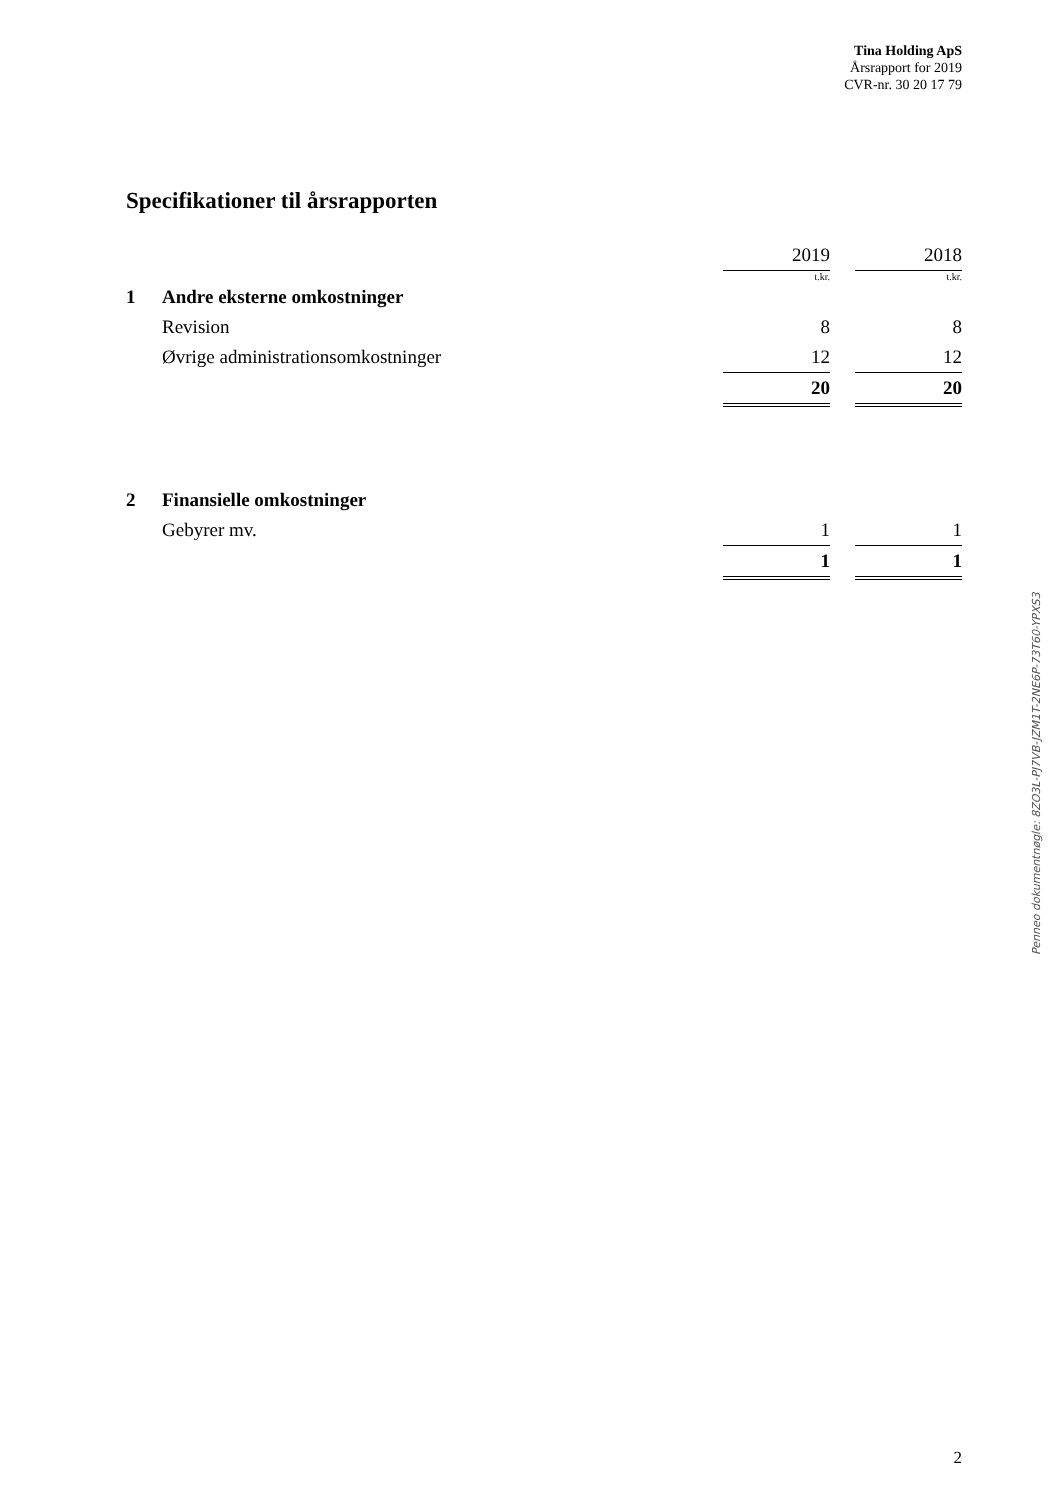Tina Holding ApS
Årsrapport for 2019
CVR-nr. 30 20 17 79
Specifikationer til årsrapporten
| | | 2019 | | 2018 |
| | | t.kr. | | t.kr. |
| 1 | Andre eksterne omkostninger | | | |
| | Revision | 8 | | 8 |
| | Øvrige administrationsomkostninger | 12 | | 12 |
| | | 20 | | 20 |
| 2 | Finansielle omkostninger | | | |
| | Gebyrer mv. | 1 | | 1 |
| | | 1 | | 1 |
Penneo dokumentnøgle: 8ZO3L-PJ7VB-JZM1T-2NE6P-73T60-YPXS3
2